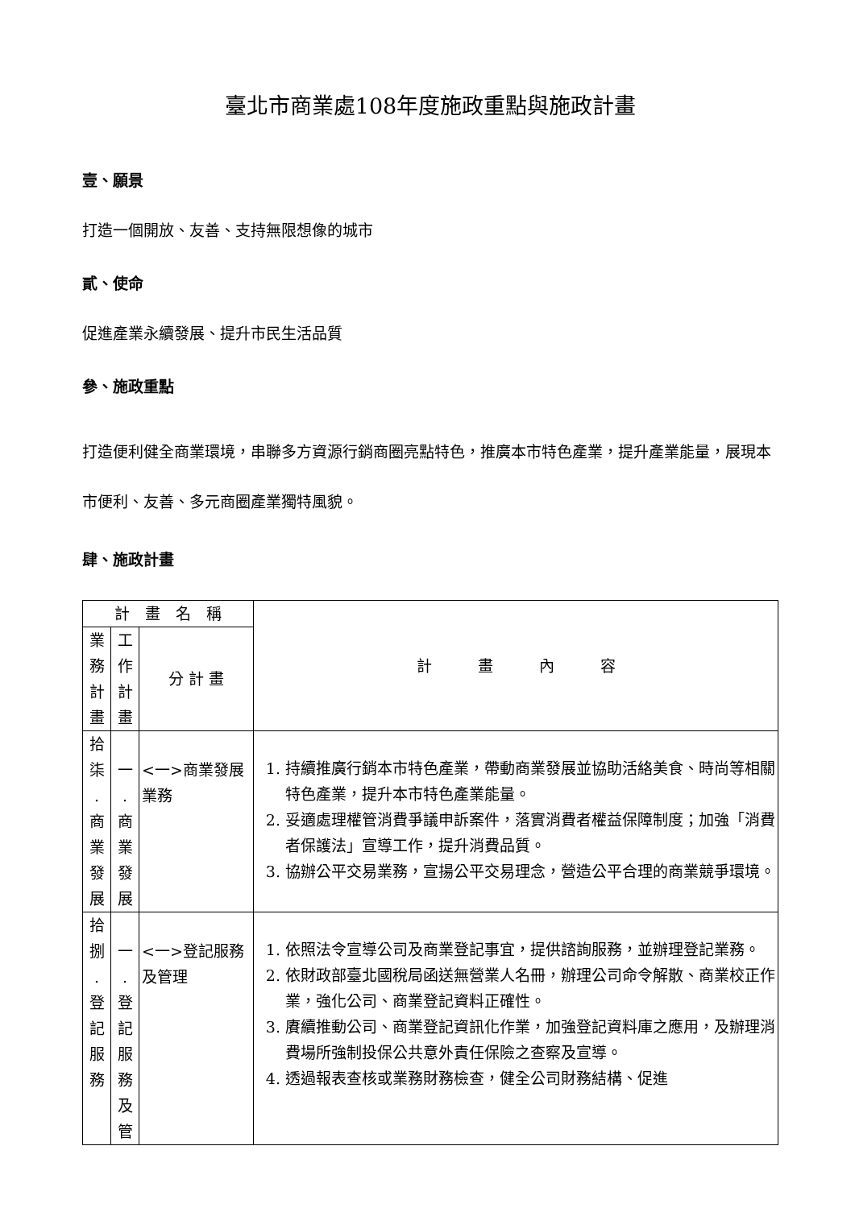臺北市商業處108年度施政重點與施政計畫
壹、願景
打造一個開放、友善、支持無限想像的城市
貳、使命
促進產業永續發展、提升市民生活品質
參、施政重點
打造便利健全商業環境，串聯多方資源行銷商圈亮點特色，推廣本市特色產業，提升產業能量，展現本市便利、友善、多元商圈產業獨特風貌。
肆、施政計畫
| 計 畫 名 稱 | | | 計 畫 內 容 |
| --- | --- | --- | --- |
| 業 務 計 畫 | 工 作 計 畫 | 分 計 畫 | |
| 拾 柒 . 商 業 發 展 | 一 . 商 業 發 展 | <一>商業發展業務 | 1. 持續推廣行銷本市特色產業，帶動商業發展並協助活絡美食、時尚等相關特色產業，提升本市特色產業能量。 2. 妥適處理權管消費爭議申訴案件，落實消費者權益保障制度；加強「消費者保護法」宣導工作，提升消費品質。 3. 協辦公平交易業務，宣揚公平交易理念，營造公平合理的商業競爭環境。 |
| 拾 捌 . 登 記 服 務 | 一 . 登 記 服 務 及 管 | <一>登記服務及管理 | 1. 依照法令宣導公司及商業登記事宜，提供諮詢服務，並辦理登記業務。 2. 依財政部臺北國稅局函送無營業人名冊，辦理公司命令解散、商業校正作業，強化公司、商業登記資料正確性。 3. 賡續推動公司、商業登記資訊化作業，加強登記資料庫之應用，及辦理消費場所強制投保公共意外責任保險之查察及宣導。 4. 透過報表查核或業務財務檢查，健全公司財務結構、促進 |